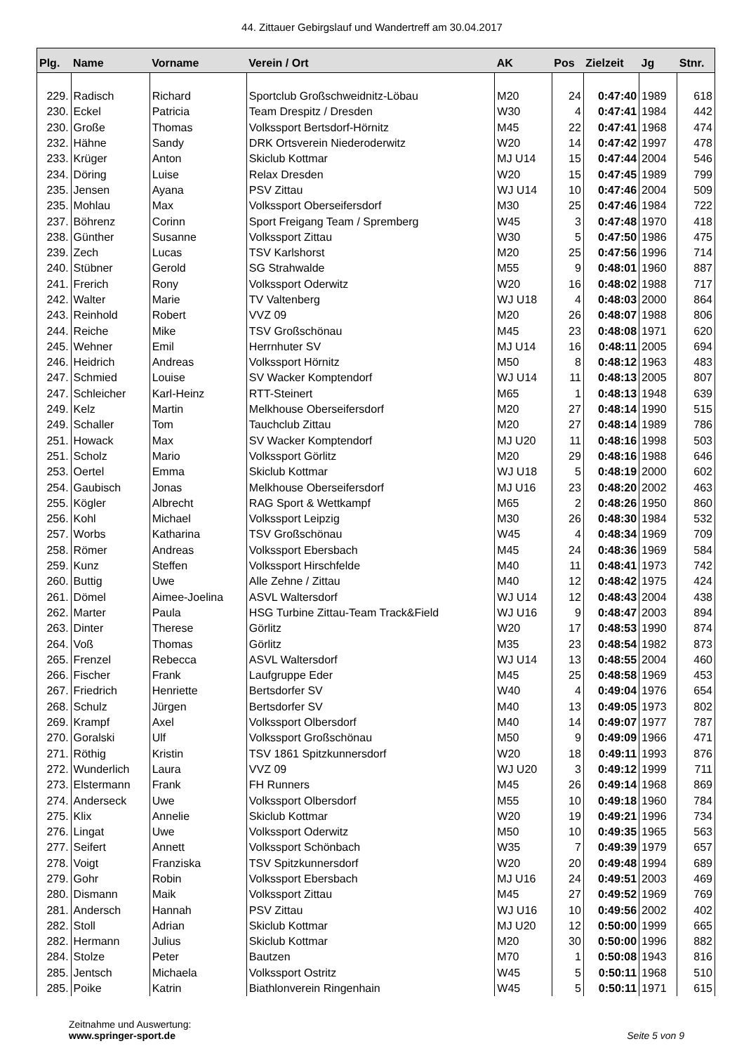44. Zittauer Gebirgslauf und Wandertreff am 30.04.2017
| Plg. | Name | Vorname | Verein / Ort | AK | Pos | Zielzeit | Jg | Stnr. |
| --- | --- | --- | --- | --- | --- | --- | --- | --- |
| 229. | Radisch | Richard | Sportclub Großschweidnitz-Löbau | M20 | 24 | 0:47:40 | 1989 | 618 |
| 230. | Eckel | Patricia | Team Drespitz / Dresden | W30 | 4 | 0:47:41 | 1984 | 442 |
| 230. | Große | Thomas | Volkssport Bertsdorf-Hörnitz | M45 | 22 | 0:47:41 | 1968 | 474 |
| 232. | Hähne | Sandy | DRK Ortsverein Niederoderwitz | W20 | 14 | 0:47:42 | 1997 | 478 |
| 233. | Krüger | Anton | Skiclub Kottmar | MJ U14 | 15 | 0:47:44 | 2004 | 546 |
| 234. | Döring | Luise | Relax Dresden | W20 | 15 | 0:47:45 | 1989 | 799 |
| 235. | Jensen | Ayana | PSV Zittau | WJ U14 | 10 | 0:47:46 | 2004 | 509 |
| 235. | Mohlau | Max | Volkssport Oberseifersdorf | M30 | 25 | 0:47:46 | 1984 | 722 |
| 237. | Böhrenz | Corinn | Sport Freigang Team / Spremberg | W45 | 3 | 0:47:48 | 1970 | 418 |
| 238. | Günther | Susanne | Volkssport Zittau | W30 | 5 | 0:47:50 | 1986 | 475 |
| 239. | Zech | Lucas | TSV Karlshorst | M20 | 25 | 0:47:56 | 1996 | 714 |
| 240. | Stübner | Gerold | SG Strahwalde | M55 | 9 | 0:48:01 | 1960 | 887 |
| 241. | Frerich | Rony | Volkssport Oderwitz | W20 | 16 | 0:48:02 | 1988 | 717 |
| 242. | Walter | Marie | TV Valtenberg | WJ U18 | 4 | 0:48:03 | 2000 | 864 |
| 243. | Reinhold | Robert | VVZ 09 | M20 | 26 | 0:48:07 | 1988 | 806 |
| 244. | Reiche | Mike | TSV Großschönau | M45 | 23 | 0:48:08 | 1971 | 620 |
| 245. | Wehner | Emil | Herrnhuter SV | MJ U14 | 16 | 0:48:11 | 2005 | 694 |
| 246. | Heidrich | Andreas | Volkssport Hörnitz | M50 | 8 | 0:48:12 | 1963 | 483 |
| 247. | Schmied | Louise | SV Wacker Komptendorf | WJ U14 | 11 | 0:48:13 | 2005 | 807 |
| 247. | Schleicher | Karl-Heinz | RTT-Steinert | M65 | 1 | 0:48:13 | 1948 | 639 |
| 249. | Kelz | Martin | Melkhouse Oberseifersdorf | M20 | 27 | 0:48:14 | 1990 | 515 |
| 249. | Schaller | Tom | Tauchclub Zittau | M20 | 27 | 0:48:14 | 1989 | 786 |
| 251. | Howack | Max | SV Wacker Komptendorf | MJ U20 | 11 | 0:48:16 | 1998 | 503 |
| 251. | Scholz | Mario | Volkssport Görlitz | M20 | 29 | 0:48:16 | 1988 | 646 |
| 253. | Oertel | Emma | Skiclub Kottmar | WJ U18 | 5 | 0:48:19 | 2000 | 602 |
| 254. | Gaubisch | Jonas | Melkhouse Oberseifersdorf | MJ U16 | 23 | 0:48:20 | 2002 | 463 |
| 255. | Kögler | Albrecht | RAG Sport & Wettkampf | M65 | 2 | 0:48:26 | 1950 | 860 |
| 256. | Kohl | Michael | Volkssport Leipzig | M30 | 26 | 0:48:30 | 1984 | 532 |
| 257. | Worbs | Katharina | TSV Großschönau | W45 | 4 | 0:48:34 | 1969 | 709 |
| 258. | Römer | Andreas | Volkssport Ebersbach | M45 | 24 | 0:48:36 | 1969 | 584 |
| 259. | Kunz | Steffen | Volkssport Hirschfelde | M40 | 11 | 0:48:41 | 1973 | 742 |
| 260. | Buttig | Uwe | Alle Zehne / Zittau | M40 | 12 | 0:48:42 | 1975 | 424 |
| 261. | Dömel | Aimee-Joelina | ASVL Waltersdorf | WJ U14 | 12 | 0:48:43 | 2004 | 438 |
| 262. | Marter | Paula | HSG Turbine Zittau-Team Track&Field | WJ U16 | 9 | 0:48:47 | 2003 | 894 |
| 263. | Dinter | Therese | Görlitz | W20 | 17 | 0:48:53 | 1990 | 874 |
| 264. | Voß | Thomas | Görlitz | M35 | 23 | 0:48:54 | 1982 | 873 |
| 265. | Frenzel | Rebecca | ASVL Waltersdorf | WJ U14 | 13 | 0:48:55 | 2004 | 460 |
| 266. | Fischer | Frank | Laufgruppe Eder | M45 | 25 | 0:48:58 | 1969 | 453 |
| 267. | Friedrich | Henriette | Bertsdorfer SV | W40 | 4 | 0:49:04 | 1976 | 654 |
| 268. | Schulz | Jürgen | Bertsdorfer SV | M40 | 13 | 0:49:05 | 1973 | 802 |
| 269. | Krampf | Axel | Volkssport Olbersdorf | M40 | 14 | 0:49:07 | 1977 | 787 |
| 270. | Goralski | Ulf | Volkssport Großschönau | M50 | 9 | 0:49:09 | 1966 | 471 |
| 271. | Röthig | Kristin | TSV 1861 Spitzkunnersdorf | W20 | 18 | 0:49:11 | 1993 | 876 |
| 272. | Wunderlich | Laura | VVZ 09 | WJ U20 | 3 | 0:49:12 | 1999 | 711 |
| 273. | Elstermann | Frank | FH Runners | M45 | 26 | 0:49:14 | 1968 | 869 |
| 274. | Anderseck | Uwe | Volkssport Olbersdorf | M55 | 10 | 0:49:18 | 1960 | 784 |
| 275. | Klix | Annelie | Skiclub Kottmar | W20 | 19 | 0:49:21 | 1996 | 734 |
| 276. | Lingat | Uwe | Volkssport Oderwitz | M50 | 10 | 0:49:35 | 1965 | 563 |
| 277. | Seifert | Annett | Volkssport Schönbach | W35 | 7 | 0:49:39 | 1979 | 657 |
| 278. | Voigt | Franziska | TSV Spitzkunnersdorf | W20 | 20 | 0:49:48 | 1994 | 689 |
| 279. | Gohr | Robin | Volkssport Ebersbach | MJ U16 | 24 | 0:49:51 | 2003 | 469 |
| 280. | Dismann | Maik | Volkssport Zittau | M45 | 27 | 0:49:52 | 1969 | 769 |
| 281. | Andersch | Hannah | PSV Zittau | WJ U16 | 10 | 0:49:56 | 2002 | 402 |
| 282. | Stoll | Adrian | Skiclub Kottmar | MJ U20 | 12 | 0:50:00 | 1999 | 665 |
| 282. | Hermann | Julius | Skiclub Kottmar | M20 | 30 | 0:50:00 | 1996 | 882 |
| 284. | Stolze | Peter | Bautzen | M70 | 1 | 0:50:08 | 1943 | 816 |
| 285. | Jentsch | Michaela | Volkssport Ostritz | W45 | 5 | 0:50:11 | 1968 | 510 |
| 285. | Poike | Katrin | Biathlonverein Ringenhain | W45 | 5 | 0:50:11 | 1971 | 615 |
Zeitnahme und Auswertung:
www.springer-sport.de
Seite 5 von 9